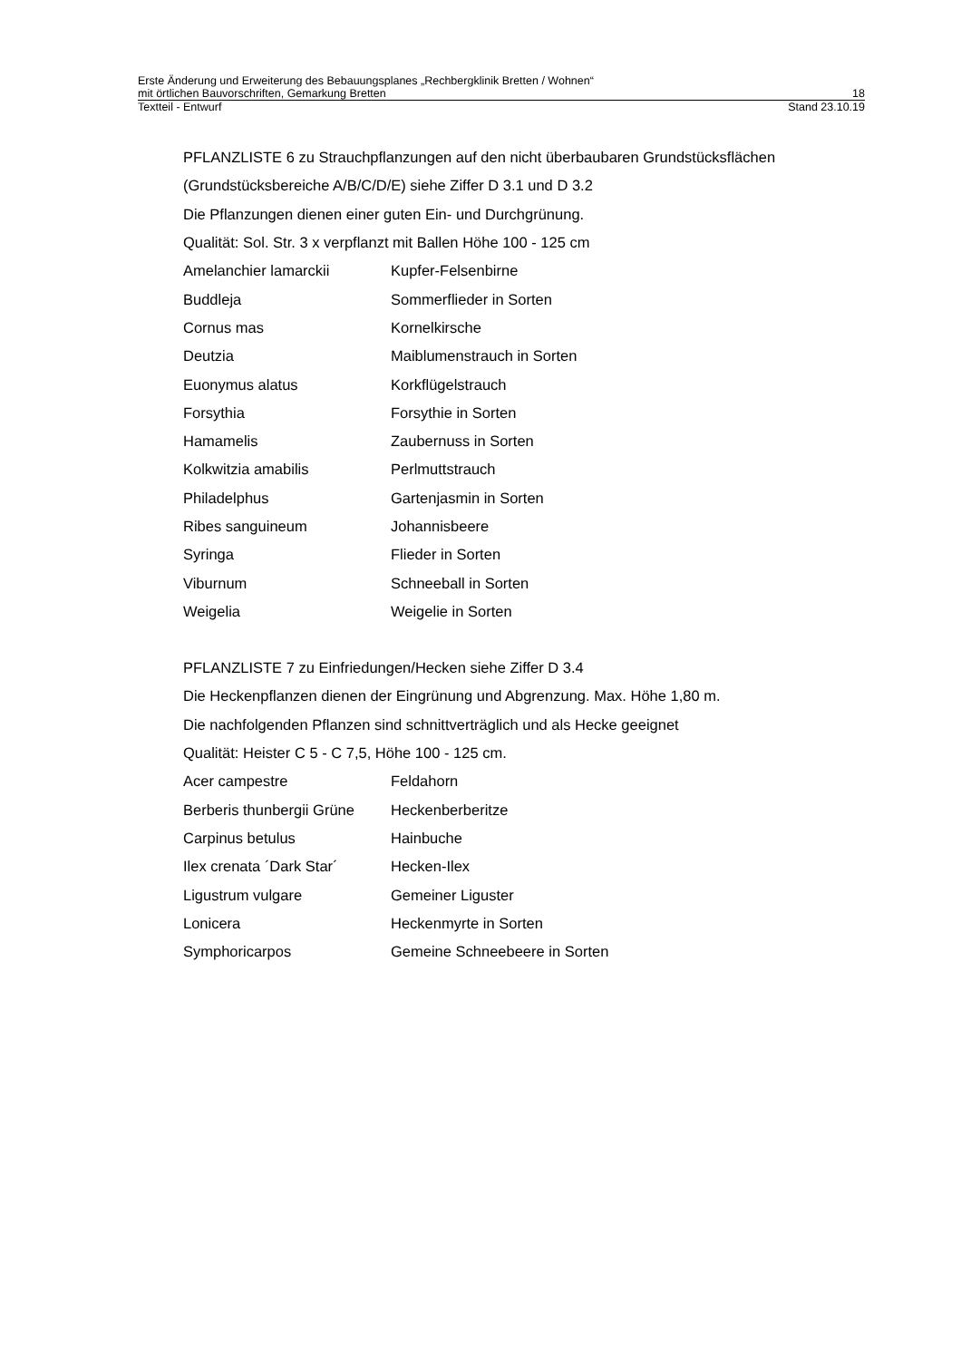Erste Änderung und Erweiterung des Bebauungsplanes „Rechbergklinik Bretten / Wohnen“
mit örtlichen Bauvorschriften, Gemarkung Bretten 18
Textteil - Entwurf Stand 23.10.19
PFLANZLISTE 6 zu Strauchpflanzungen auf den nicht überbaubaren Grundstücksflächen
(Grundstücksbereiche A/B/C/D/E) siehe Ziffer D 3.1 und D 3.2
Die Pflanzungen dienen einer guten Ein- und Durchgrünung.
Qualität: Sol. Str. 3 x verpflanzt mit Ballen Höhe 100 - 125 cm
| Amelanchier lamarckii | Kupfer-Felsenbirne |
| Buddleja | Sommerflieder in Sorten |
| Cornus mas | Kornelkirsche |
| Deutzia | Maiblumenstrauch in Sorten |
| Euonymus alatus | Korkflügelstrauch |
| Forsythia | Forsythie in Sorten |
| Hamamelis | Zaubernuss in Sorten |
| Kolkwitzia amabilis | Perlmuttstrauch |
| Philadelphus | Gartenjasmin in Sorten |
| Ribes sanguineum | Johannisbeere |
| Syringa | Flieder in Sorten |
| Viburnum | Schneeball in Sorten |
| Weigelia | Weigelie in Sorten |
PFLANZLISTE 7 zu Einfriedungen/Hecken siehe Ziffer D 3.4
Die Heckenpflanzen dienen der Eingrünung und Abgrenzung. Max. Höhe 1,80 m.
Die nachfolgenden Pflanzen sind schnittverträglich und als Hecke geeignet
Qualität: Heister C 5 - C 7,5, Höhe 100 - 125 cm.
| Acer campestre | Feldahorn |
| Berberis thunbergii Grüne | Heckenberberitze |
| Carpinus betulus | Hainbuche |
| Ilex crenata ´Dark Star´ | Hecken-Ilex |
| Ligustrum vulgare | Gemeiner Liguster |
| Lonicera | Heckenmyrte in Sorten |
| Symphoricarpos | Gemeine Schneebeere in Sorten |